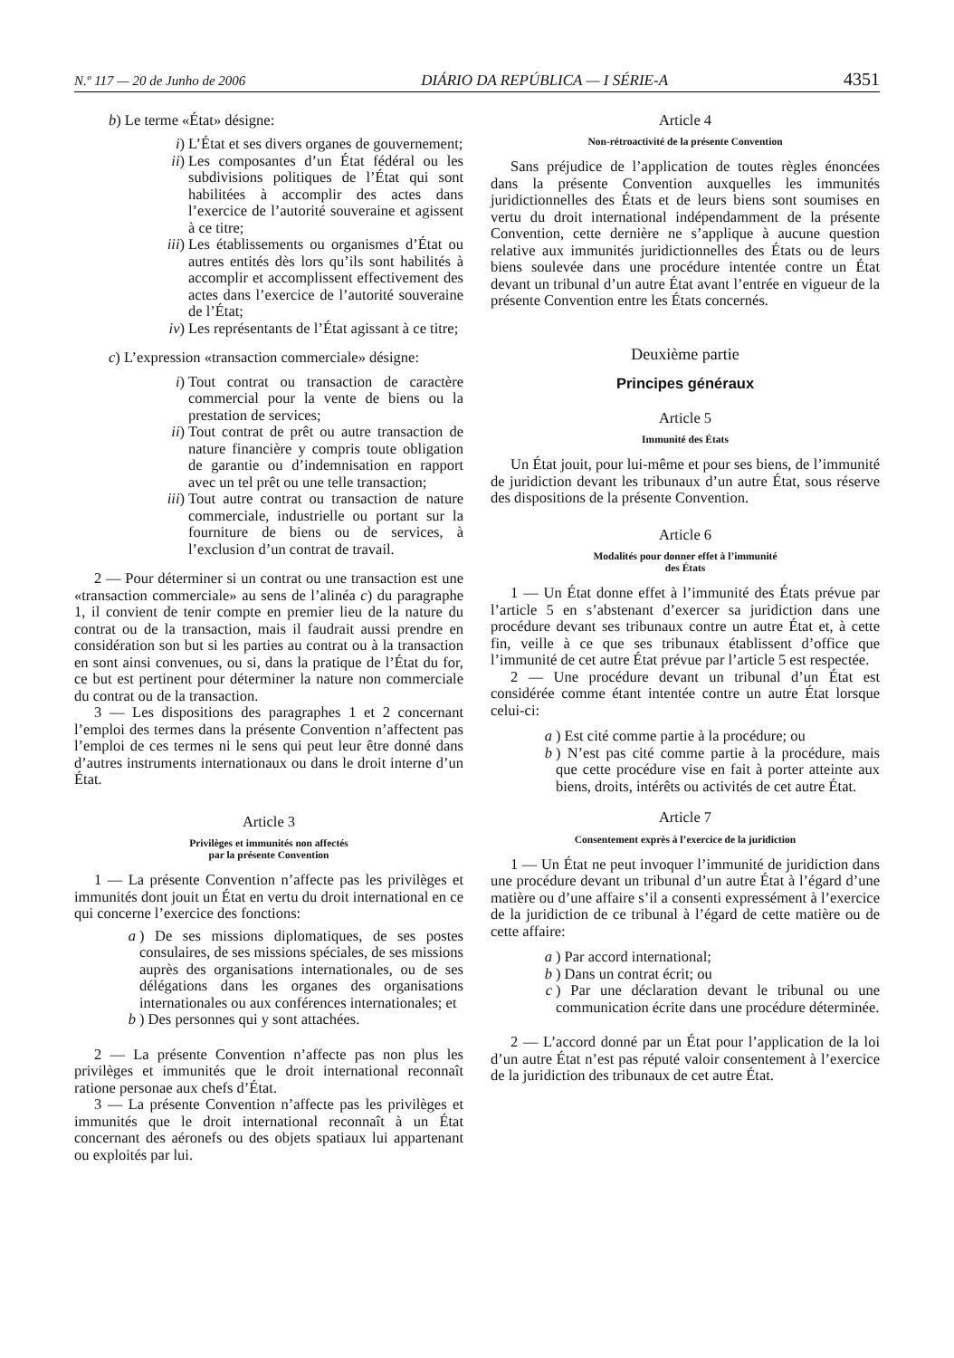N.º 117 — 20 de Junho de 2006 DIÁRIO DA REPÚBLICA — I SÉRIE-A 4351
b) Le terme «État» désigne:
i) L’État et ses divers organes de gouvernement;
ii) Les composantes d’un État fédéral ou les subdivisions politiques de l’État qui sont habilitées à accomplir des actes dans l’exercice de l’autorité souveraine et agissent à ce titre;
iii) Les établissements ou organismes d’État ou autres entités dès lors qu’ils sont habilités à accomplir et accomplissent effectivement des actes dans l’exercice de l’autorité souveraine de l’État;
iv) Les représentants de l’État agissant à ce titre;
c) L’expression «transaction commerciale» désigne:
i) Tout contrat ou transaction de caractère commercial pour la vente de biens ou la prestation de services;
ii) Tout contrat de prêt ou autre transaction de nature financière y compris toute obligation de garantie ou d’indemnisation en rapport avec un tel prêt ou une telle transaction;
iii) Tout autre contrat ou transaction de nature commerciale, industrielle ou portant sur la fourniture de biens ou de services, à l’exclusion d’un contrat de travail.
2 — Pour déterminer si un contrat ou une transaction est une «transaction commerciale» au sens de l’alinéa c) du paragraphe 1, il convient de tenir compte en premier lieu de la nature du contrat ou de la transaction, mais il faudrait aussi prendre en considération son but si les parties au contrat ou à la transaction en sont ainsi convenues, ou si, dans la pratique de l’État du for, ce but est pertinent pour déterminer la nature non commerciale du contrat ou de la transaction.
3 — Les dispositions des paragraphes 1 et 2 concernant l’emploi des termes dans la présente Convention n’affectent pas l’emploi de ces termes ni le sens qui peut leur être donné dans d’autres instruments internationaux ou dans le droit interne d’un État.
Article 3
Privilèges et immunités non affectés
par la présente Convention
1 — La présente Convention n’affecte pas les privilèges et immunités dont jouit un État en vertu du droit international en ce qui concerne l’exercice des fonctions:
a) De ses missions diplomatiques, de ses postes consulaires, de ses missions spéciales, de ses missions auprès des organisations internationales, ou de ses délégations dans les organes des organisations internationales ou aux conférences internationales; et
b) Des personnes qui y sont attachées.
2 — La présente Convention n’affecte pas non plus les privilèges et immunités que le droit international reconnaît ratione personae aux chefs d’État.
3 — La présente Convention n’affecte pas les privilèges et immunités que le droit international reconnaît à un État concernant des aéronefs ou des objets spatiaux lui appartenant ou exploités par lui.
Article 4
Non-rétroactivité de la présente Convention
Sans préjudice de l’application de toutes règles énoncées dans la présente Convention auxquelles les immunités juridictionnelles des États et de leurs biens sont soumises en vertu du droit international indépendamment de la présente Convention, cette dernière ne s’applique à aucune question relative aux immunités juridictionnelles des États ou de leurs biens soulevée dans une procédure intentée contre un État devant un tribunal d’un autre État avant l’entrée en vigueur de la présente Convention entre les États concernés.
Deuxième partie
Principes généraux
Article 5
Immunité des États
Un État jouit, pour lui-même et pour ses biens, de l’immunité de juridiction devant les tribunaux d’un autre État, sous réserve des dispositions de la présente Convention.
Article 6
Modalités pour donner effet à l’immunité
des États
1 — Un État donne effet à l’immunité des États prévue par l’article 5 en s’abstenant d’exercer sa juridiction dans une procédure devant ses tribunaux contre un autre État et, à cette fin, veille à ce que ses tribunaux établissent d’office que l’immunité de cet autre État prévue par l’article 5 est respectée.
2 — Une procédure devant un tribunal d’un État est considérée comme étant intentée contre un autre État lorsque celui-ci:
a) Est cité comme partie à la procédure; ou
b) N’est pas cité comme partie à la procédure, mais que cette procédure vise en fait à porter atteinte aux biens, droits, intérêts ou activités de cet autre État.
Article 7
Consentement exprès à l’exercice de la juridiction
1 — Un État ne peut invoquer l’immunité de juridiction dans une procédure devant un tribunal d’un autre État à l’égard d’une matière ou d’une affaire s’il a consenti expressément à l’exercice de la juridiction de ce tribunal à l’égard de cette matière ou de cette affaire:
a) Par accord international;
b) Dans un contrat écrit; ou
c) Par une déclaration devant le tribunal ou une communication écrite dans une procédure déterminée.
2 — L’accord donné par un État pour l’application de la loi d’un autre État n’est pas réputé valoir consentement à l’exercice de la juridiction des tribunaux de cet autre État.